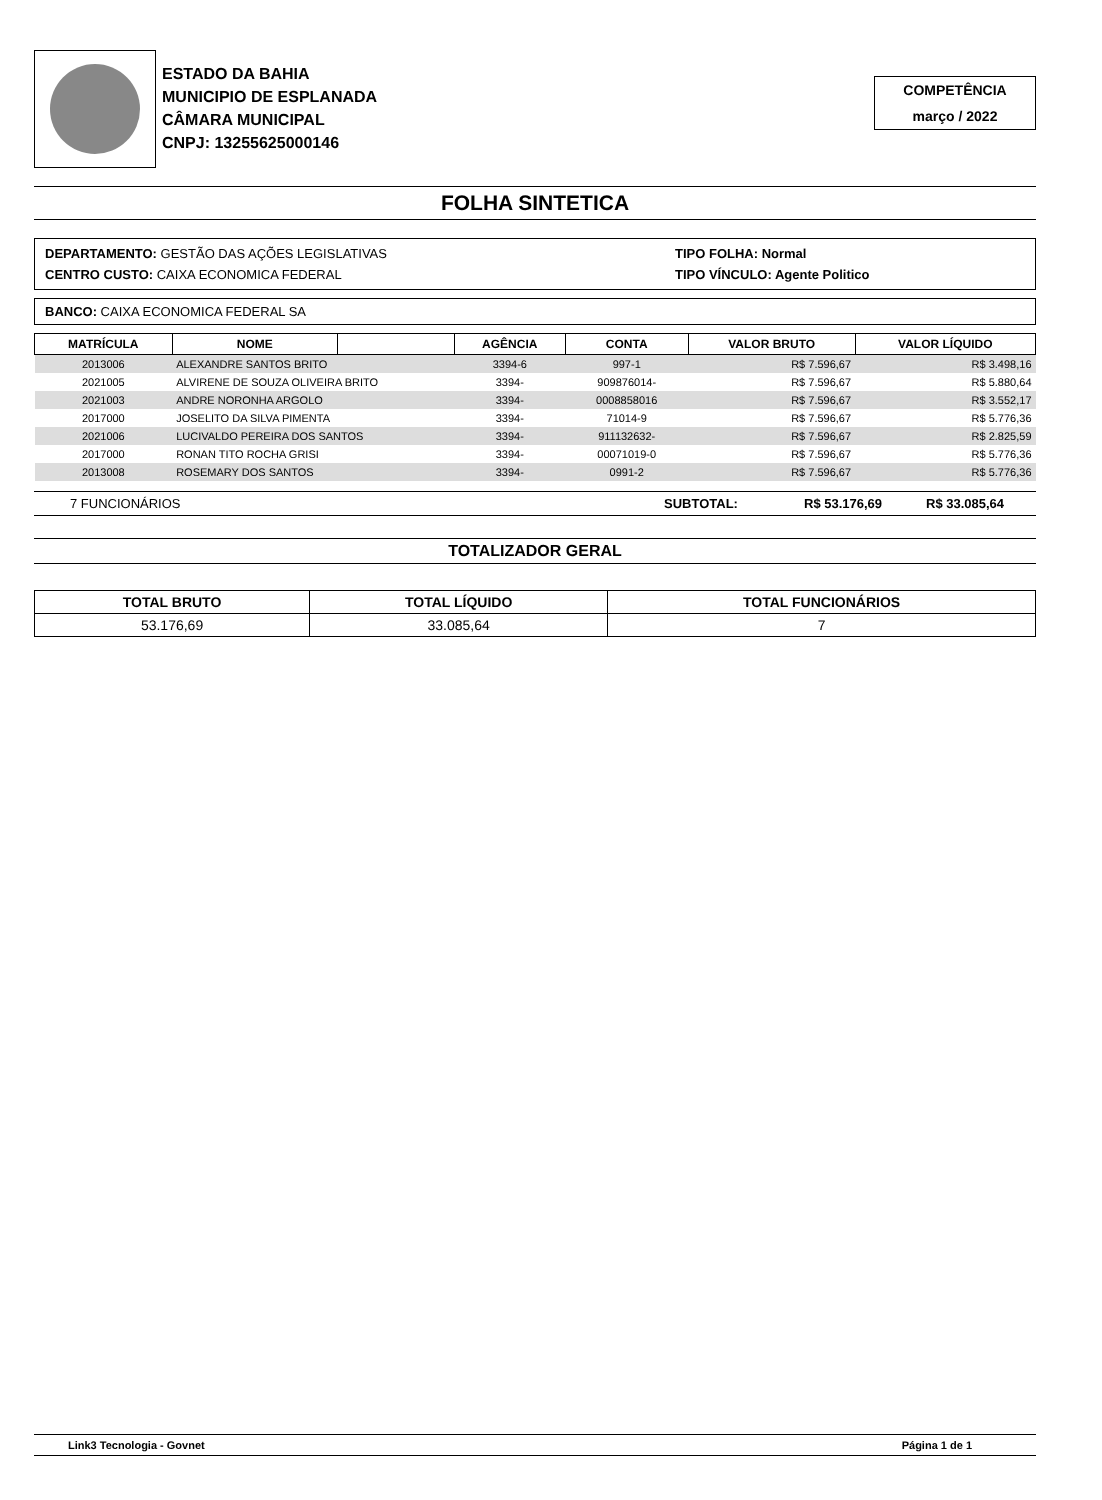ESTADO DA BAHIA
MUNICIPIO DE ESPLANADA
CÂMARA MUNICIPAL
CNPJ: 13255625000146
COMPETÊNCIA
março / 2022
FOLHA SINTETICA
DEPARTAMENTO: GESTÃO DAS AÇÕES LEGISLATIVAS
CENTRO CUSTO: CAIXA ECONOMICA FEDERAL
TIPO FOLHA: Normal
TIPO VÍNCULO: Agente Politico
BANCO: CAIXA ECONOMICA FEDERAL SA
| MATRÍCULA | NOME | | AGÊNCIA | CONTA | VALOR BRUTO | VALOR LÍQUIDO |
| --- | --- | --- | --- | --- | --- | --- |
| 2013006 | ALEXANDRE SANTOS BRITO | | 3394-6 | 997-1 | R$ 7.596,67 | R$ 3.498,16 |
| 2021005 | ALVIRENE DE SOUZA OLIVEIRA BRITO | | 3394- | 909876014- | R$ 7.596,67 | R$ 5.880,64 |
| 2021003 | ANDRE NORONHA ARGOLO | | 3394- | 0008858016 | R$ 7.596,67 | R$ 3.552,17 |
| 2017000 | JOSELITO DA SILVA PIMENTA | | 3394- | 71014-9 | R$ 7.596,67 | R$ 5.776,36 |
| 2021006 | LUCIVALDO PEREIRA DOS SANTOS | | 3394- | 911132632- | R$ 7.596,67 | R$ 2.825,59 |
| 2017000 | RONAN TITO ROCHA GRISI | | 3394- | 00071019-0 | R$ 7.596,67 | R$ 5.776,36 |
| 2013008 | ROSEMARY DOS SANTOS | | 3394- | 0991-2 | R$ 7.596,67 | R$ 5.776,36 |
7 FUNCIONÁRIOS SUBTOTAL: R$ 53.176,69 R$ 33.085,64
TOTALIZADOR GERAL
| TOTAL BRUTO | TOTAL LÍQUIDO | TOTAL FUNCIONÁRIOS |
| --- | --- | --- |
| 53.176,69 | 33.085,64 | 7 |
Link3 Tecnologia - Govnet Página 1 de 1